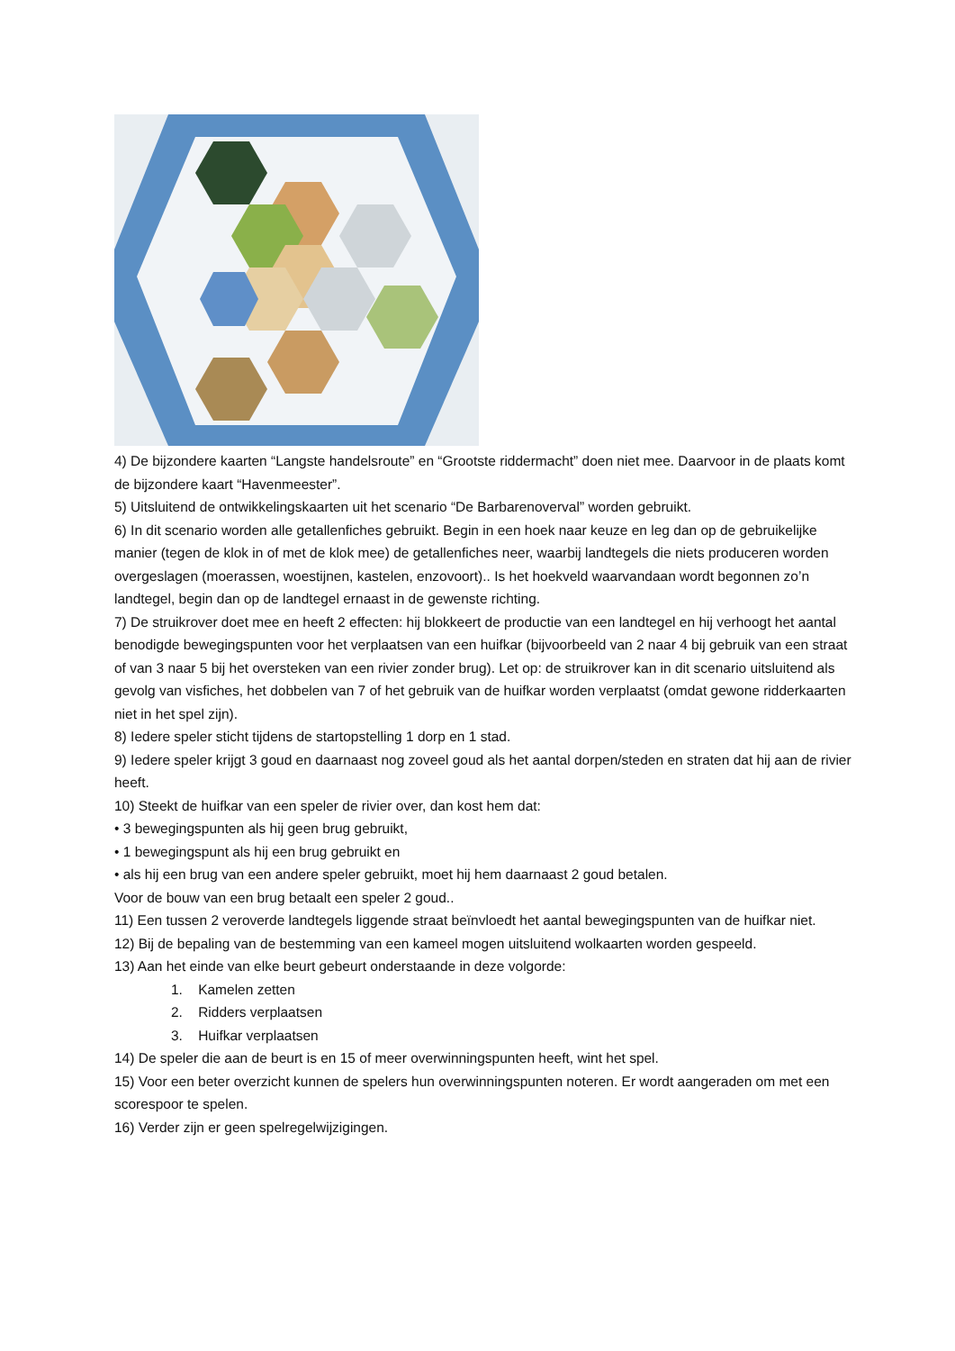4) De bijzondere kaarten “Langste handelsroute” en “Grootste riddermacht” doen niet mee. Daarvoor in de plaats komt de bijzondere kaart “Havenmeester”.
5) Uitsluitend de ontwikkelingskaarten uit het scenario “De Barbarenoverval” worden gebruikt.
6) In dit scenario worden alle getallenfiches gebruikt. Begin in een hoek naar keuze en leg dan op de gebruikelijke manier (tegen de klok in of met de klok mee) de getallenfiches neer, waarbij landtegels die niets produceren worden overgeslagen (moerassen, woestijnen, kastelen, enzovoort).. Is het hoekveld waarvandaan wordt begonnen zo’n landtegel, begin dan op de landtegel ernaast in de gewenste richting.
7) De struikrover doet mee en heeft 2 effecten: hij blokkeert de productie van een landtegel en hij verhoogt het aantal benodigde bewegingspunten voor het verplaatsen van een huifkar (bijvoorbeeld van 2 naar 4 bij gebruik van een straat of van 3 naar 5 bij het oversteken van een rivier zonder brug). Let op: de struikrover kan in dit scenario uitsluitend als gevolg van visfiches, het dobbelen van 7 of het gebruik van de huifkar worden verplaatst (omdat gewone ridderkaarten niet in het spel zijn).
8) Iedere speler sticht tijdens de startopstelling 1 dorp en 1 stad.
9) Iedere speler krijgt 3 goud en daarnaast nog zoveel goud als het aantal dorpen/steden en straten dat hij aan de rivier heeft.
10) Steekt de huifkar van een speler de rivier over, dan kost hem dat:
• 3 bewegingspunten als hij geen brug gebruikt,
• 1 bewegingspunt als hij een brug gebruikt en
• als hij een brug van een andere speler gebruikt, moet hij hem daarnaast 2 goud betalen.
Voor de bouw van een brug betaalt een speler 2 goud..
11) Een tussen 2 veroverde landtegels liggende straat beïnvloedt het aantal bewegingspunten van de huifkar niet.
12) Bij de bepaling van de bestemming van een kameel mogen uitsluitend wolkaarten worden gespeeld.
13) Aan het einde van elke beurt gebeurt onderstaande in deze volgorde:
1. Kamelen zetten
2. Ridders verplaatsen
3. Huifkar verplaatsen
14) De speler die aan de beurt is en 15 of meer overwinningspunten heeft, wint het spel.
15) Voor een beter overzicht kunnen de spelers hun overwinningspunten noteren. Er wordt aangeraden om met een scorespoor te spelen.
16) Verder zijn er geen spelregelwijzigingen.